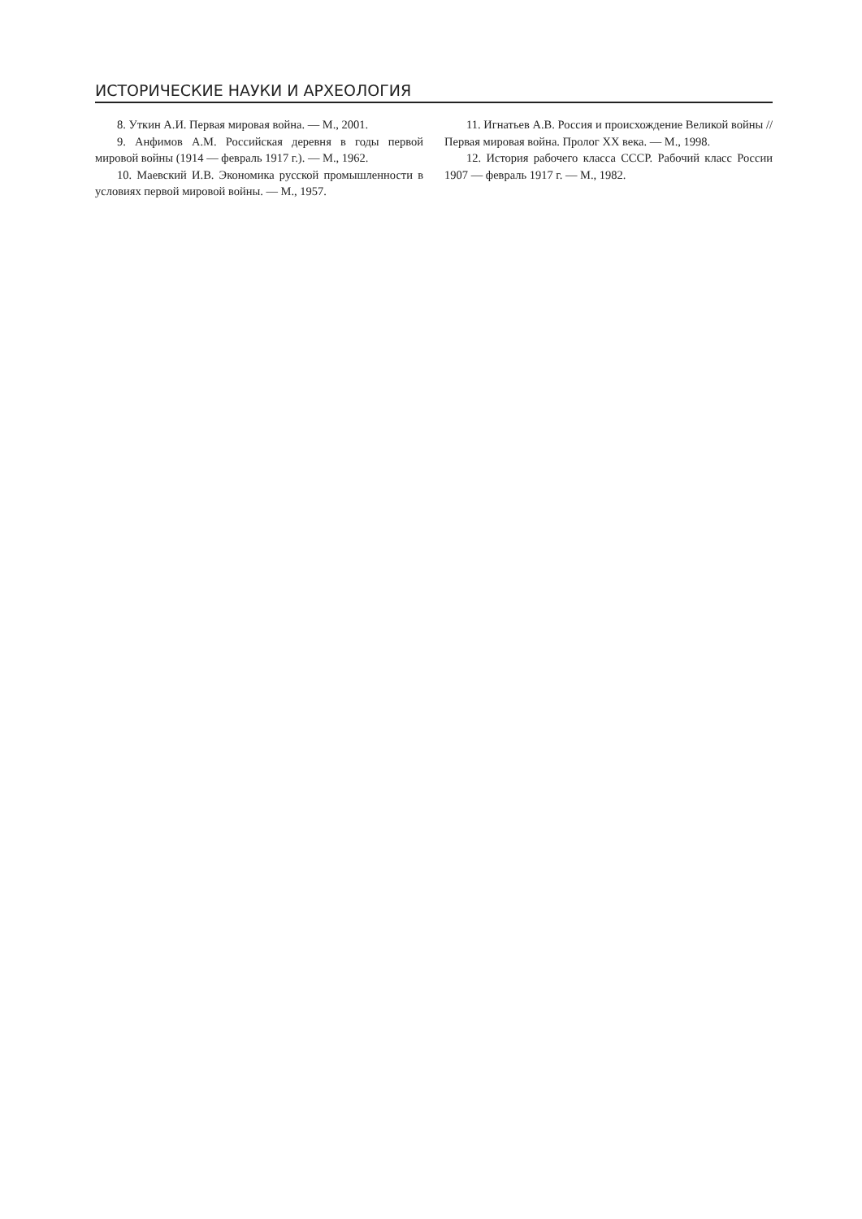ИСТОРИЧЕСКИЕ НАУКИ И АРХЕОЛОГИЯ
8. Уткин А.И. Первая мировая война. — М., 2001.
9. Анфимов А.М. Российская деревня в годы первой мировой войны (1914 — февраль 1917 г.). — М., 1962.
10. Маевский И.В. Экономика русской промышленности в условиях первой мировой войны. — М., 1957.
11. Игнатьев А.В. Россия и происхождение Великой войны // Первая мировая война. Пролог XX века. — М., 1998.
12. История рабочего класса СССР. Рабочий класс России 1907 — февраль 1917 г. — М., 1982.